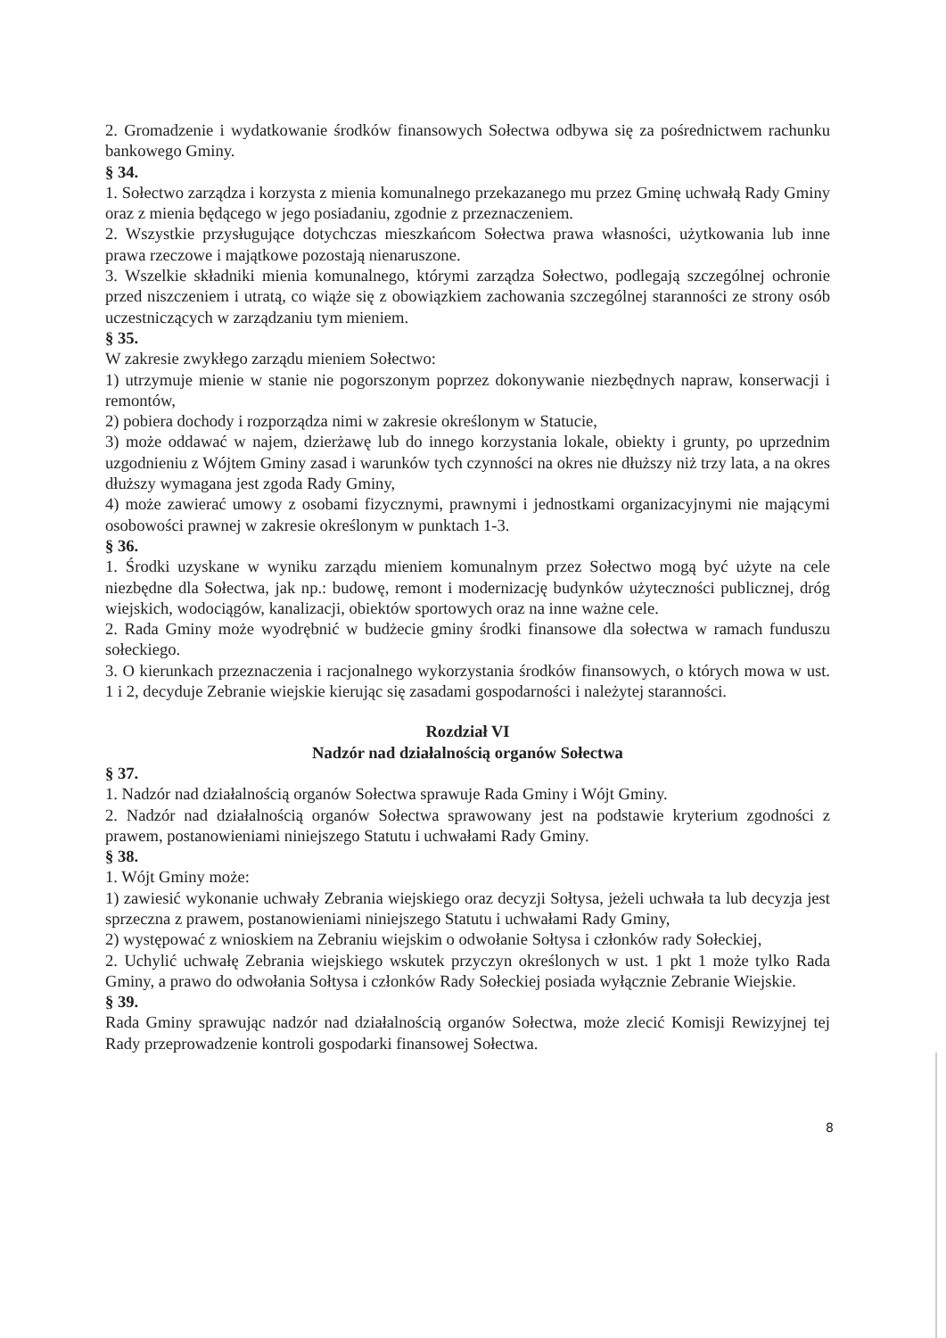2. Gromadzenie i wydatkowanie środków finansowych Sołectwa odbywa się za pośrednictwem rachunku bankowego Gminy.
§ 34.
1. Sołectwo zarządza i korzysta z mienia komunalnego przekazanego mu przez Gminę uchwałą Rady Gminy oraz z mienia będącego w jego posiadaniu, zgodnie z przeznaczeniem.
2. Wszystkie przysługujące dotychczas mieszkańcom Sołectwa prawa własności, użytkowania lub inne prawa rzeczowe i majątkowe pozostają nienaruszone.
3. Wszelkie składniki mienia komunalnego, którymi zarządza Sołectwo, podlegają szczególnej ochronie przed niszczeniem i utratą, co wiąże się z obowiązkiem zachowania szczególnej staranności ze strony osób uczestniczących w zarządzaniu tym mieniem.
§ 35.
W zakresie zwykłego zarządu mieniem Sołectwo:
1) utrzymuje mienie w stanie nie pogorszonym poprzez dokonywanie niezbędnych napraw, konserwacji i remontów,
2) pobiera dochody i rozporządza nimi w zakresie określonym w Statucie,
3) może oddawać w najem, dzierżawę lub do innego korzystania lokale, obiekty i grunty, po uprzednim uzgodnieniu z Wójtem Gminy zasad i warunków tych czynności na okres nie dłuższy niż trzy lata, a na okres dłuższy wymagana jest zgoda Rady Gminy,
4) może zawierać umowy z osobami fizycznymi, prawnymi i jednostkami organizacyjnymi nie mającymi osobowości prawnej w zakresie określonym w punktach 1-3.
§ 36.
1. Środki uzyskane w wyniku zarządu mieniem komunalnym przez Sołectwo mogą być użyte na cele niezbędne dla Sołectwa, jak np.: budowę, remont i modernizację budynków użyteczności publicznej, dróg wiejskich, wodociągów, kanalizacji, obiektów sportowych oraz na inne ważne cele.
2. Rada Gminy może wyodrębnić w budżecie gminy środki finansowe dla sołectwa w ramach funduszu sołeckiego.
3. O kierunkach przeznaczenia i racjonalnego wykorzystania środków finansowych, o których mowa w ust. 1 i 2, decyduje Zebranie wiejskie kierując się zasadami gospodarności i należytej staranności.
Rozdział VI
Nadzór nad działalnością organów Sołectwa
§ 37.
1. Nadzór nad działalnością organów Sołectwa sprawuje Rada Gminy i Wójt Gminy.
2. Nadzór nad działalnością organów Sołectwa sprawowany jest na podstawie kryterium zgodności z prawem, postanowieniami niniejszego Statutu i uchwałami Rady Gminy.
§ 38.
1. Wójt Gminy może:
1) zawiesić wykonanie uchwały Zebrania wiejskiego oraz decyzji Sołtysa, jeżeli uchwała ta lub decyzja jest sprzeczna z prawem, postanowieniami niniejszego Statutu i uchwałami Rady Gminy,
2) występować z wnioskiem na Zebraniu wiejskim o odwołanie Sołtysa i członków rady Sołeckiej,
2. Uchylić uchwałę Zebrania wiejskiego wskutek przyczyn określonych w ust. 1 pkt 1 może tylko Rada Gminy, a prawo do odwołania Sołtysa i członków Rady Sołeckiej posiada wyłącznie Zebranie Wiejskie.
§ 39.
Rada Gminy sprawując nadzór nad działalnością organów Sołectwa, może zlecić Komisji Rewizyjnej tej Rady przeprowadzenie kontroli gospodarki finansowej Sołectwa.
8